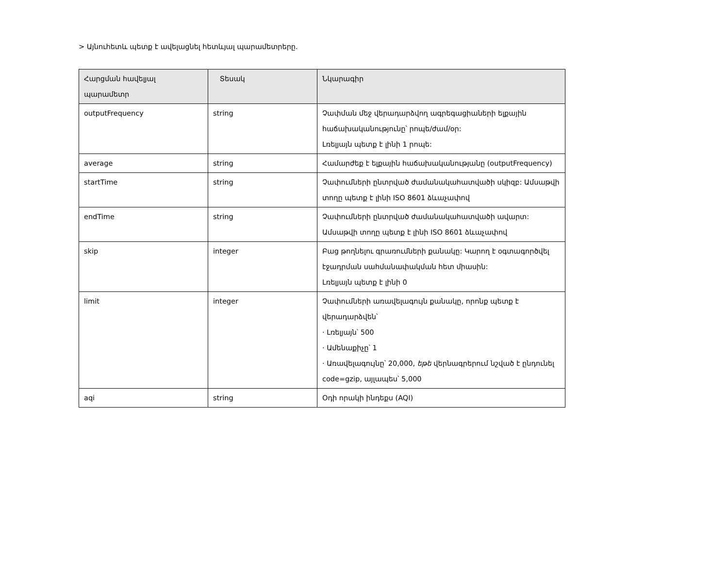> Այնուհետև պետք է ավելացնել հետևյալ պարամետրերը.
| Հարցման հավելյալ պարամետր | Տեսակ | Նկարագիր |
| --- | --- | --- |
| outputFrequency | string | Չափման մեջ վերադարձվող ագրեգացիաների ելքային հաճախականությունը՝ րոպե/ժամ/օր: Լռելյայն պետք է լինի 1 րոպե: |
| average | string | Համարժեք է ելքային հաճախականությանը (outputFrequency) |
| startTime | string | Չափումների ընտրված ժամանակահատվածի սկիզբ: Ամսաթվի տողը պետք է լինի ISO 8601 ձևաչափով |
| endTime | string | Չափումների ընտրված ժամանակահատվածի ավարտ: Ամսաթվի տողը պետք է լինի ISO 8601 ձևաչափով |
| skip | integer | Բաց թողնելու գրառումների քանակը: Կարող է օգտագործվել էջադրման սահմանափակման հետ միասին: Լռելյայն պետք է լինի 0 |
| limit | integer | Չափումների առավելագույն քանակը, որոնք պետք է վերադարձվեն՝ · Լռելյայն՝ 500 · Ամենաքիչը՝ 1 · Առավելագույնը՝ 20,000, եթե վերնագրերում նշված է ընդունել code=gzip, այլապես՝ 5,000 |
| aqi | string | Օդի որակի ինդեքս (AQI) |